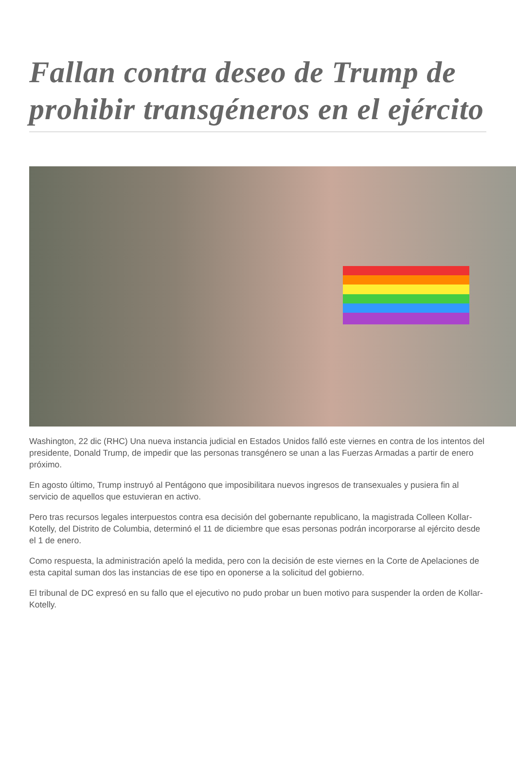Fallan contra deseo de Trump de prohibir transgéneros en el ejército
Washington, 22 dic (RHC) Una nueva instancia judicial en Estados Unidos falló este viernes en contra de los intentos del presidente, Donald Trump, de impedir que las personas transgénero se unan a las Fuerzas Armadas a partir de enero próximo.
En agosto último, Trump instruyó al Pentágono que imposibilitara nuevos ingresos de transexuales y pusiera fin al servicio de aquellos que estuvieran en activo.
Pero tras recursos legales interpuestos contra esa decisión del gobernante republicano, la magistrada Colleen Kollar-Kotelly, del Distrito de Columbia, determinó el 11 de diciembre que esas personas podrán incorporarse al ejército desde el 1 de enero.
Como respuesta, la administración apeló la medida, pero con la decisión de este viernes en la Corte de Apelaciones de esta capital suman dos las instancias de ese tipo en oponerse a la solicitud del gobierno.
El tribunal de DC expresó en su fallo que el ejecutivo no pudo probar un buen motivo para suspender la orden de Kollar-Kotelly.